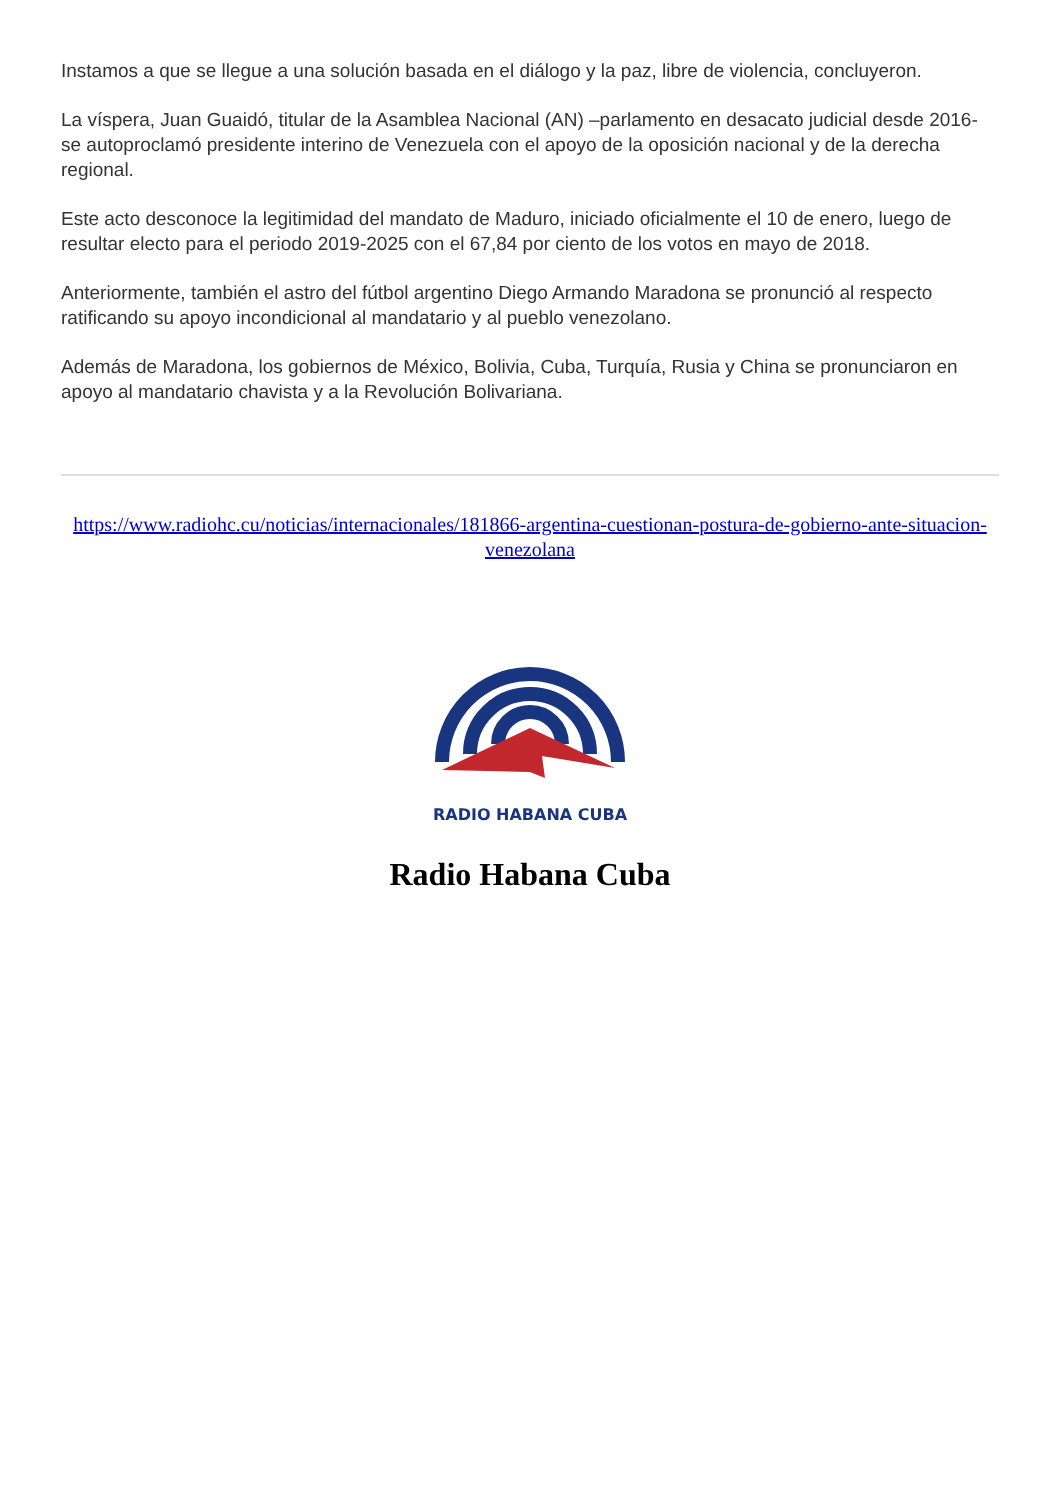Instamos a que se llegue a una solución basada en el diálogo y la paz, libre de violencia, concluyeron.
La víspera, Juan Guaidó, titular de la Asamblea Nacional (AN) –parlamento en desacato judicial desde 2016- se autoproclamó presidente interino de Venezuela con el apoyo de la oposición nacional y de la derecha regional.
Este acto desconoce la legitimidad del mandato de Maduro, iniciado oficialmente el 10 de enero, luego de resultar electo para el periodo 2019-2025 con el 67,84 por ciento de los votos en mayo de 2018.
Anteriormente, también el astro del fútbol argentino Diego Armando Maradona se pronunció al respecto ratificando su apoyo incondicional al mandatario y al pueblo venezolano.
Además de Maradona, los gobiernos de México, Bolivia, Cuba, Turquía, Rusia y China se pronunciaron en apoyo al mandatario chavista y a la Revolución Bolivariana.
https://www.radiohc.cu/noticias/internacionales/181866-argentina-cuestionan-postura-de-gobierno-ante-situacion-venezolana
RADIO HABANA CUBA
Radio Habana Cuba